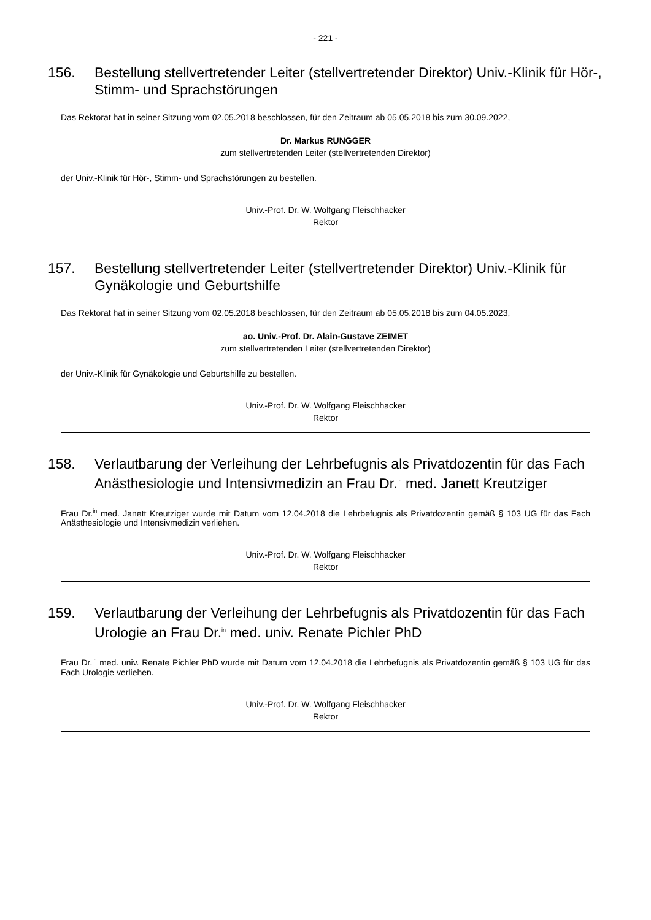- 221 -
156. Bestellung stellvertretender Leiter (stellvertretender Direktor) Univ.-Klinik für Hör-, Stimm- und Sprachstörungen
Das Rektorat hat in seiner Sitzung vom 02.05.2018 beschlossen, für den Zeitraum ab 05.05.2018 bis zum 30.09.2022,
Dr. Markus RUNGGER
zum stellvertretenden Leiter (stellvertretenden Direktor)
der Univ.-Klinik für Hör-, Stimm- und Sprachstörungen zu bestellen.
Univ.-Prof. Dr. W. Wolfgang Fleischhacker
Rektor
157. Bestellung stellvertretender Leiter (stellvertretender Direktor) Univ.-Klinik für Gynäkologie und Geburtshilfe
Das Rektorat hat in seiner Sitzung vom 02.05.2018 beschlossen, für den Zeitraum ab 05.05.2018 bis zum 04.05.2023,
ao. Univ.-Prof. Dr. Alain-Gustave ZEIMET
zum stellvertretenden Leiter (stellvertretenden Direktor)
der Univ.-Klinik für Gynäkologie und Geburtshilfe zu bestellen.
Univ.-Prof. Dr. W. Wolfgang Fleischhacker
Rektor
158. Verlautbarung der Verleihung der Lehrbefugnis als Privatdozentin für das Fach Anästhesiologie und Intensivmedizin an Frau Dr.<sup>in</sup> med. Janett Kreutziger
Frau Dr.<sup>in</sup> med. Janett Kreutziger wurde mit Datum vom 12.04.2018 die Lehrbefugnis als Privatdozentin gemäß § 103 UG für das Fach Anästhesiologie und Intensivmedizin verliehen.
Univ.-Prof. Dr. W. Wolfgang Fleischhacker
Rektor
159. Verlautbarung der Verleihung der Lehrbefugnis als Privatdozentin für das Fach Urologie an Frau Dr.<sup>in</sup> med. univ. Renate Pichler PhD
Frau Dr.<sup>in</sup> med. univ. Renate Pichler PhD wurde mit Datum vom 12.04.2018 die Lehrbefugnis als Privatdozentin gemäß § 103 UG für das Fach Urologie verliehen.
Univ.-Prof. Dr. W. Wolfgang Fleischhacker
Rektor